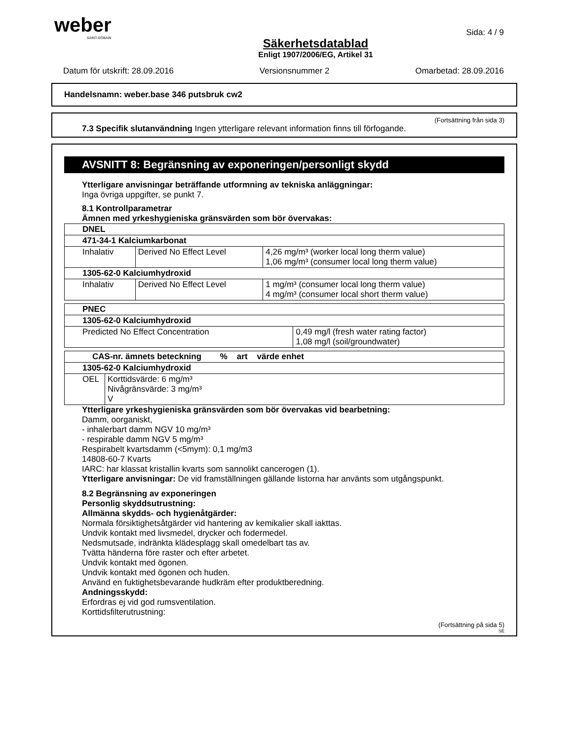weber
SAINT-GOBAIN
Sida: 4 / 9
Säkerhetsdatablad
Enligt 1907/2006/EG, Artikel 31
Datum för utskrift: 28.09.2016 Versionsnummer 2 Omarbetad: 28.09.2016
Handelsnamn: weber.base 346 putsbruk cw2
(Fortsättning från sida 3)
7.3 Specifik slutanvändning Ingen ytterligare relevant information finns till förfogande.
AVSNITT 8: Begränsning av exponeringen/personligt skydd
Ytterligare anvisningar beträffande utformning av tekniska anläggningar:
Inga övriga uppgifter, se punkt 7.
8.1 Kontrollparametrar
Ämnen med yrkeshygieniska gränsvärden som bör övervakas:
| DNEL | | |
| --- | --- | --- |
| 471-34-1 Kalciumkarbonat | | |
| Inhalativ | Derived No Effect Level | 4,26 mg/m³ (worker local long therm value) 1,06 mg/m³ (consumer local long therm value) |
| 1305-62-0 Kalciumhydroxid | | |
| Inhalativ | Derived No Effect Level | 1 mg/m³ (consumer local long therm value) 4 mg/m³ (consumer local short therm value) |
| PNEC | |
| --- | --- |
| 1305-62-0 Kalciumhydroxid | |
| Predicted No Effect Concentration | 0,49 mg/l (fresh water rating factor) 1,08 mg/l (soil/groundwater) |
| CAS-nr. ämnets beteckning % art värde enhet | |
| --- | --- |
| 1305-62-0 Kalciumhydroxid | |
| OEL | Korttidsvärde: 6 mg/m³ Nivågränsvärde: 3 mg/m³ V |
Ytterligare yrkeshygieniska gränsvärden som bör övervakas vid bearbetning:
Damm, oorganiskt,
- inhalerbart damm NGV 10 mg/m³
- respirable damm NGV 5 mg/m³
Respirabelt kvartsdamm (<5mym): 0,1 mg/m3
14808-60-7 Kvarts
IARC: har klassat kristallin kvarts som sannolikt cancerogen (1).
Ytterligare anvisningar: De vid framställningen gällande listorna har använts som utgångspunkt.
8.2 Begränsning av exponeringen
Personlig skyddsutrustning:
Allmänna skydds- och hygienåtgärder:
Normala försiktighetsåtgärder vid hantering av kemikalier skall iakttas.
Undvik kontakt med livsmedel, drycker och fodermedel.
Nedsmutsade, indränkta klädesplagg skall omedelbart tas av.
Tvätta händerna före raster och efter arbetet.
Undvik kontakt med ögonen.
Undvik kontakt med ögonen och huden.
Använd en fuktighetsbevarande hudkräm efter produktberedning.
Andningsskydd:
Erfordras ej vid god rumsventilation.
Korttidsfilterutrustning:
(Fortsättning på sida 5)
SE